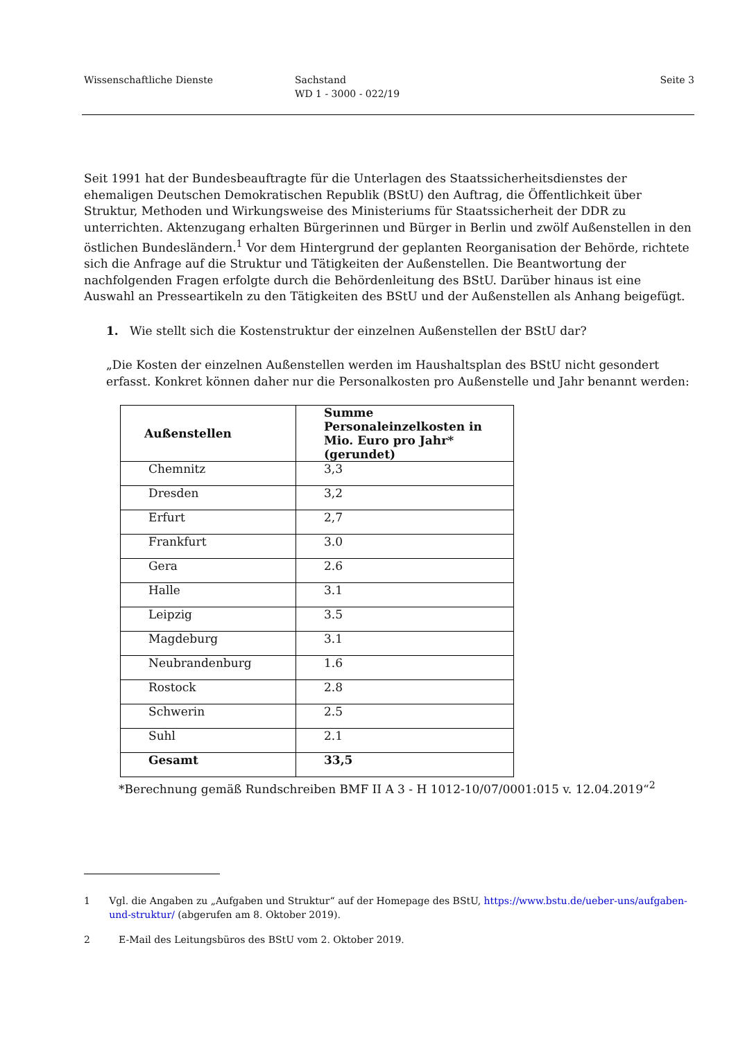Wissenschaftliche Dienste Sachstand
WD 1 - 3000 - 022/19
Seite 3
Seit 1991 hat der Bundesbeauftragte für die Unterlagen des Staatssicherheitsdienstes der ehemaligen Deutschen Demokratischen Republik (BStU) den Auftrag, die Öffentlichkeit über Struktur, Methoden und Wirkungsweise des Ministeriums für Staatssicherheit der DDR zu unterrichten. Aktenzugang erhalten Bürgerinnen und Bürger in Berlin und zwölf Außenstellen in den östlichen Bundesländern.<sup>1</sup> Vor dem Hintergrund der geplanten Reorganisation der Behörde, richtete sich die Anfrage auf die Struktur und Tätigkeiten der Außenstellen. Die Beantwortung der nachfolgenden Fragen erfolgte durch die Behördenleitung des BStU. Darüber hinaus ist eine Auswahl an Presseartikeln zu den Tätigkeiten des BStU und der Außenstellen als Anhang beigefügt.
1. Wie stellt sich die Kostenstruktur der einzelnen Außenstellen der BStU dar?
„Die Kosten der einzelnen Außenstellen werden im Haushaltsplan des BStU nicht gesondert erfasst. Konkret können daher nur die Personalkosten pro Außenstelle und Jahr benannt werden:
| Außenstellen | Summe Personaleinzelkosten in Mio. Euro pro Jahr* (gerundet) |
| --- | --- |
| Chemnitz | 3,3 |
| Dresden | 3,2 |
| Erfurt | 2,7 |
| Frankfurt | 3.0 |
| Gera | 2.6 |
| Halle | 3.1 |
| Leipzig | 3.5 |
| Magdeburg | 3.1 |
| Neubrandenburg | 1.6 |
| Rostock | 2.8 |
| Schwerin | 2.5 |
| Suhl | 2.1 |
| Gesamt | 33,5 |
*Berechnung gemäß Rundschreiben BMF II A 3 - H 1012-10/07/0001:015 v. 12.04.2019“<sup>2</sup>
1 Vgl. die Angaben zu „Aufgaben und Struktur“ auf der Homepage des BStU, https://www.bstu.de/ueber-uns/aufgaben-und-struktur/ (abgerufen am 8. Oktober 2019).
2 E-Mail des Leitungsbüros des BStU vom 2. Oktober 2019.